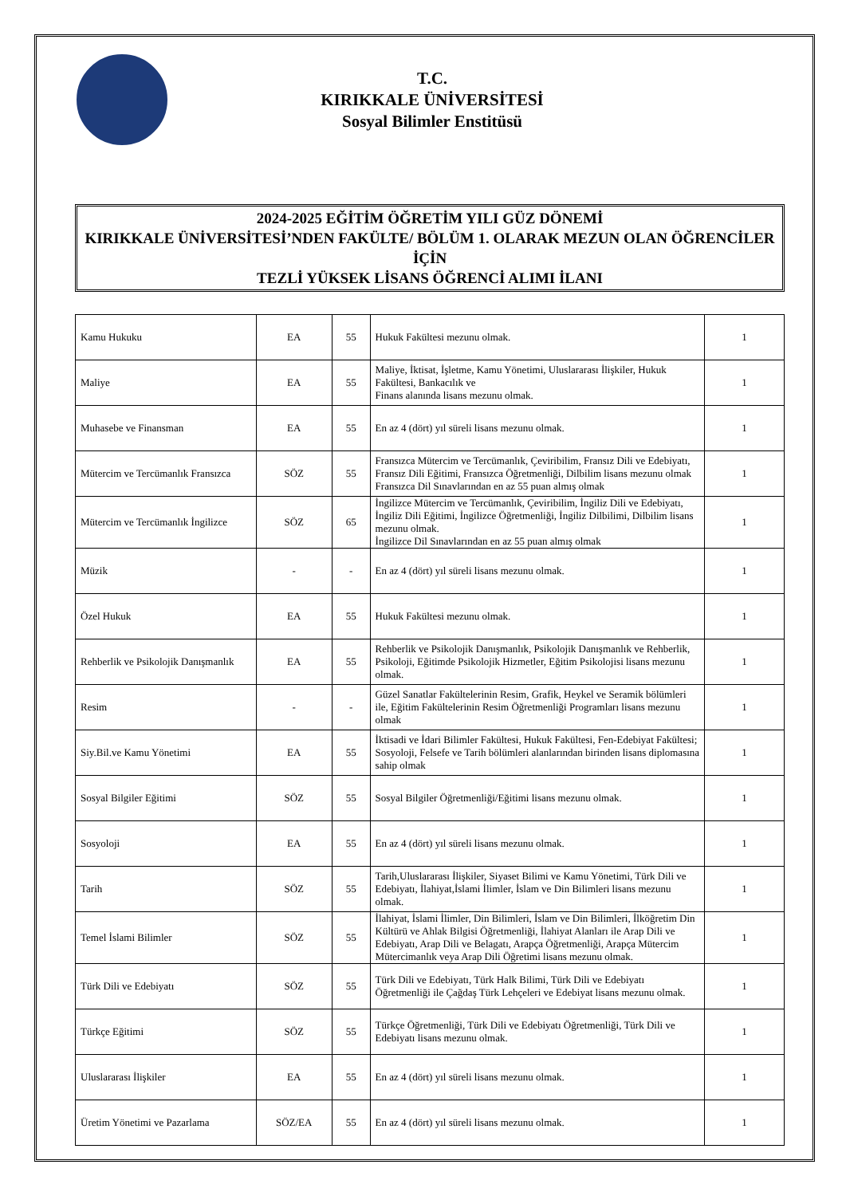T.C.
KIRIKKALE ÜNİVERSİTESİ
Sosyal Bilimler Enstitüsü
2024-2025 EĞİTİM ÖĞRETİM YILI GÜZ DÖNEMİ
KIRIKKALE ÜNİVERSİTESİ’NDEN FAKÜLTE/ BÖLÜM 1. OLARAK MEZUN OLAN ÖĞRENCİLER İÇİN
TEZLİ YÜKSEK LİSANS ÖĞRENCİ ALIMI İLANI
| Kamu Hukuku | EA | 55 | Hukuk Fakültesi mezunu olmak. | 1 |
| Maliye | EA | 55 | Maliye, İktisat, İşletme, Kamu Yönetimi, Uluslararası İlişkiler, Hukuk Fakültesi, Bankacılık ve Finans alanında lisans mezunu olmak. | 1 |
| Muhasebe ve Finansman | EA | 55 | En az 4 (dört) yıl süreli lisans mezunu olmak. | 1 |
| Mütercim ve Tercümanlık Fransızca | SÖZ | 55 | Fransızca Mütercim ve Tercümanlık, Çeviribilim, Fransız Dili ve Edebiyatı, Fransız Dili Eğitimi, Fransızca Öğretmenliği, Dilbilim lisans mezunu olmak Fransızca Dil Sınavlarından en az 55 puan almış olmak | 1 |
| Mütercim ve Tercümanlık İngilizce | SÖZ | 65 | İngilizce Mütercim ve Tercümanlık, Çeviribilim, İngiliz Dili ve Edebiyatı, İngiliz Dili Eğitimi, İngilizce Öğretmenliği, İngiliz Dilbilimi, Dilbilim lisans mezunu olmak. İngilizce Dil Sınavlarından en az 55 puan almış olmak | 1 |
| Müzik | - | - | En az 4 (dört) yıl süreli lisans mezunu olmak. | 1 |
| Özel Hukuk | EA | 55 | Hukuk Fakültesi mezunu olmak. | 1 |
| Rehberlik ve Psikolojik Danışmanlık | EA | 55 | Rehberlik ve Psikolojik Danışmanlık, Psikolojik Danışmanlık ve Rehberlik, Psikoloji, Eğitimde Psikolojik Hizmetler, Eğitim Psikolojisi lisans mezunu olmak. | 1 |
| Resim | - | - | Güzel Sanatlar Fakültelerinin Resim, Grafik, Heykel ve Seramik bölümleri ile, Eğitim Fakültelerinin Resim Öğretmenliği Programları lisans mezunu olmak | 1 |
| Siy.Bil.ve Kamu Yönetimi | EA | 55 | İktisadi ve İdari Bilimler Fakültesi, Hukuk Fakültesi, Fen-Edebiyat Fakültesi; Sosyoloji, Felsefe ve Tarih bölümleri alanlarından birinden lisans diplomasına sahip olmak | 1 |
| Sosyal Bilgiler Eğitimi | SÖZ | 55 | Sosyal Bilgiler Öğretmenliği/Eğitimi lisans mezunu olmak. | 1 |
| Sosyoloji | EA | 55 | En az 4 (dört) yıl süreli lisans mezunu olmak. | 1 |
| Tarih | SÖZ | 55 | Tarih,Uluslararası İlişkiler, Siyaset Bilimi ve Kamu Yönetimi, Türk Dili ve Edebiyatı, İlahiyat,İslami İlimler, İslam ve Din Bilimleri lisans mezunu olmak. | 1 |
| Temel İslami Bilimler | SÖZ | 55 | İlahiyat, İslami İlimler, Din Bilimleri, İslam ve Din Bilimleri, İlköğretim Din Kültürü ve Ahlak Bilgisi Öğretmenliği, İlahiyat Alanları ile Arap Dili ve Edebiyatı, Arap Dili ve Belagatı, Arapça Öğretmenliği, Arapça Mütercim Mütercimanlık veya Arap Dili Öğretimi lisans mezunu olmak. | 1 |
| Türk Dili ve Edebiyatı | SÖZ | 55 | Türk Dili ve Edebiyatı, Türk Halk Bilimi, Türk Dili ve Edebiyatı Öğretmenliği ile Çağdaş Türk Lehçeleri ve Edebiyat lisans mezunu olmak. | 1 |
| Türkçe Eğitimi | SÖZ | 55 | Türkçe Öğretmenliği, Türk Dili ve Edebiyatı Öğretmenliği, Türk Dili ve Edebiyatı lisans mezunu olmak. | 1 |
| Uluslararası İlişkiler | EA | 55 | En az 4 (dört) yıl süreli lisans mezunu olmak. | 1 |
| Üretim Yönetimi ve Pazarlama | SÖZ/EA | 55 | En az 4 (dört) yıl süreli lisans mezunu olmak. | 1 |